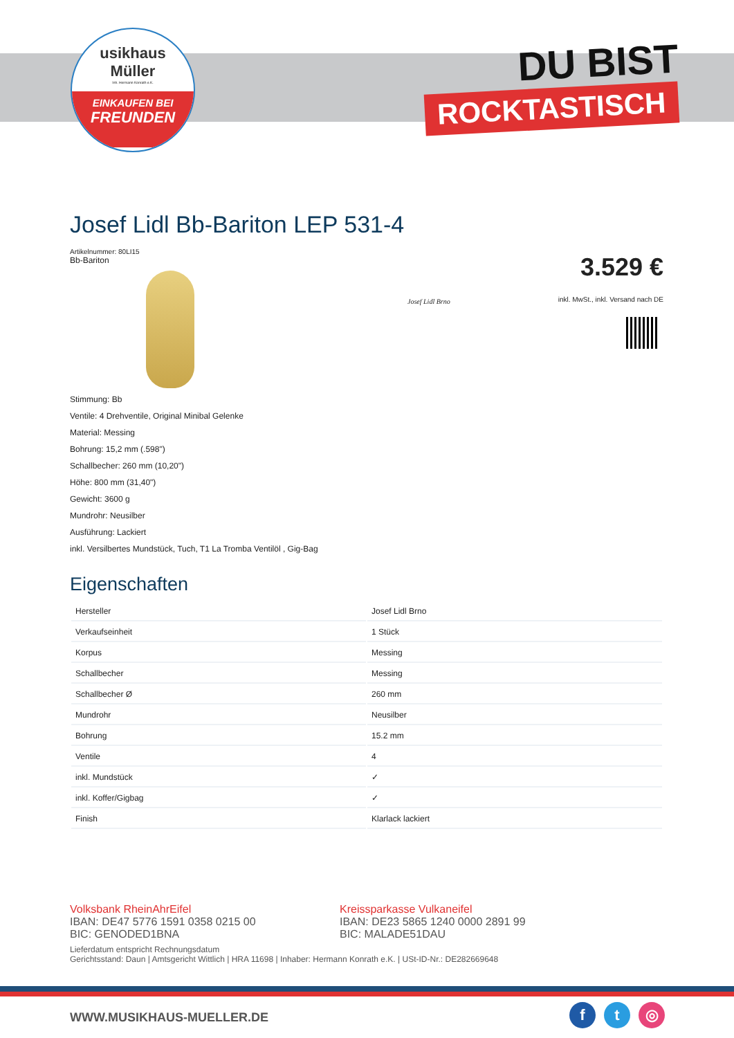usikhaus
Müller
Inh. Hermann Konrath e.K.
EINKAUFEN BEI
FREUNDEN
DU BIST
ROCKTASTISCH
Josef Lidl Bb-Bariton LEP 531-4
Artikelnummer: 80LI15
Bb-Bariton
3.529 €
inkl. MwSt., inkl. Versand nach DE
Josef Lidl Brno
Stimmung: Bb
Ventile: 4 Drehventile, Original Minibal Gelenke
Material: Messing
Bohrung: 15,2 mm (.598")
Schallbecher: 260 mm (10,20")
Höhe: 800 mm (31,40")
Gewicht: 3600 g
Mundrohr: Neusilber
Ausführung: Lackiert
inkl. Versilbertes Mundstück, Tuch, T1 La Tromba Ventilöl , Gig-Bag
Eigenschaften
| Hersteller | Josef Lidl Brno |
| Verkaufseinheit | 1 Stück |
| Korpus | Messing |
| Schallbecher | Messing |
| Schallbecher Ø | 260 mm |
| Mundrohr | Neusilber |
| Bohrung | 15.2 mm |
| Ventile | 4 |
| inkl. Mundstück | ✓ |
| inkl. Koffer/Gigbag | ✓ |
| Finish | Klarlack lackiert |
Volksbank RheinAhrEifel
IBAN: DE47 5776 1591 0358 0215 00
BIC: GENODED1BNA
Kreissparkasse Vulkaneifel
IBAN: DE23 5865 1240 0000 2891 99
BIC: MALADE51DAU
Lieferdatum entspricht Rechnungsdatum
Gerichtsstand: Daun | Amtsgericht Wittlich | HRA 11698 | Inhaber: Hermann Konrath e.K. | USt-ID-Nr.: DE282669648
WWW.MUSIKHAUS-MUELLER.DE
ft ◎